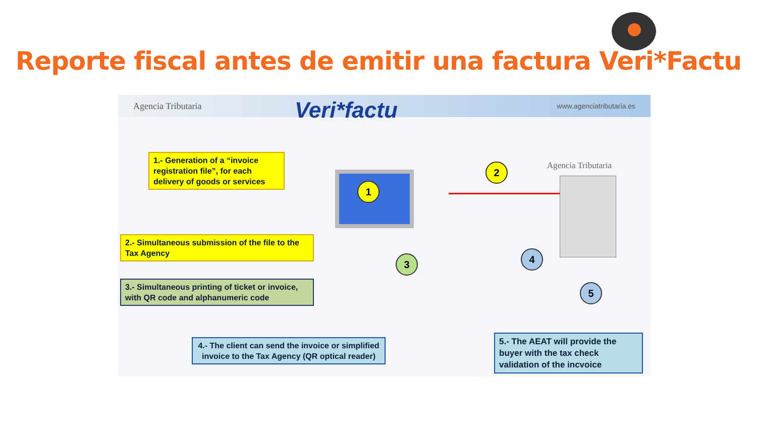Reporte fiscal antes de emitir una factura Veri*Factu
Agencia Tributaria www.agenciatributaria.es
Veri*factu
Agencia Tributaria
1
2
3 4
5
1.- Generation of a “invoice registration file”, for each delivery of goods or services
2.- Simultaneous submission of the file to the Tax Agency
3.- Simultaneous printing of ticket or invoice, with QR code and alphanumeric code
4.- The client can send the invoice or simplified invoice to the Tax Agency (QR optical reader)
5.- The AEAT will provide the buyer with the tax check validation of the incvoice